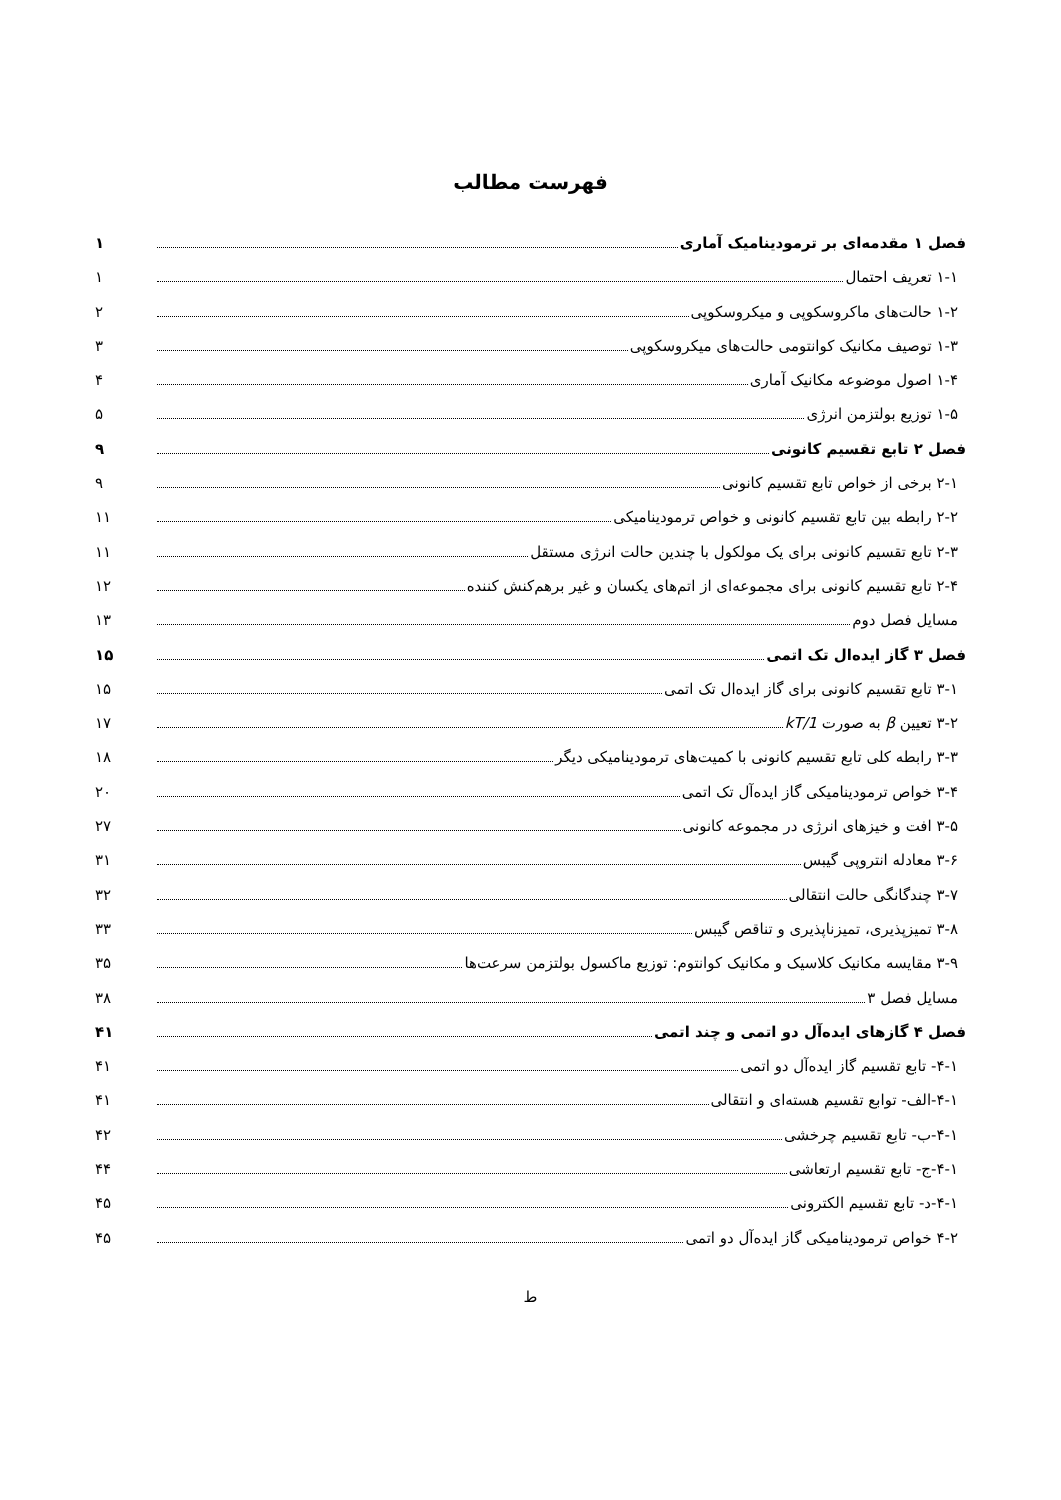فهرست مطالب
فصل ۱ مقدمه‌ای بر ترمودینامیک آماری ۱
۱-۱ تعریف احتمال ۱
۱-۲ حالت‌های ماکروسکوپی و میکروسکوپی ۲
۱-۳ توصیف مکانیک کوانتومی حالت‌های میکروسکوپی ۳
۱-۴ اصول موضوعه مکانیک آماری ۴
۱-۵ توزیع بولتزمن انرژی ۵
فصل ۲ تابع تقسیم کانونی ۹
۲-۱ برخی از خواص تابع تقسیم کانونی ۹
۲-۲ رابطه بین تابع تقسیم کانونی و خواص ترمودینامیکی ۱۱
۲-۳ تابع تقسیم کانونی برای یک مولکول با چندین حالت انرژی مستقل ۱۱
۲-۴ تابع تقسیم کانونی برای مجموعه‌ای از اتم‌های یکسان و غیر برهم‌کنش کننده ۱۲
مسایل فصل دوم ۱۳
فصل ۳ گاز ایده‌ال تک اتمی ۱۵
۳-۱ تابع تقسیم کانونی برای گاز ایده‌ال تک اتمی ۱۵
۳-۲ تعیین β به صورت 1/kT ۱۷
۳-۳ رابطه کلی تابع تقسیم کانونی با کمیت‌های ترمودینامیکی دیگر ۱۸
۳-۴ خواص ترمودینامیکی گاز ایده‌آل تک اتمی ۲۰
۳-۵ افت و خیزهای انرژی در مجموعه کانونی ۲۷
۳-۶ معادله انتروپی گیبس ۳۱
۳-۷ چندگانگی حالت انتقالی ۳۲
۳-۸ تمیزپذیری، تمیزناپذیری و تناقص گیبس ۳۳
۳-۹ مقایسه مکانیک کلاسیک و مکانیک کوانتوم: توزیع ماکسول بولتزمن سرعت‌ها ۳۵
مسایل فصل ۳ ۳۸
فصل ۴ گازهای ایده‌آل دو اتمی و چند اتمی ۴۱
۴-۱- تابع تقسیم گاز ایده‌آل دو اتمی ۴۱
۴-۱-الف- توابع تقسیم هسته‌ای و انتقالی ۴۱
۴-۱-ب- تابع تقسیم چرخشی ۴۲
۴-۱-ج- تابع تقسیم ارتعاشی ۴۴
۴-۱-د- تابع تقسیم الکترونی ۴۵
۴-۲ خواص ترمودینامیکی گاز ایده‌آل دو اتمی ۴۵
ط